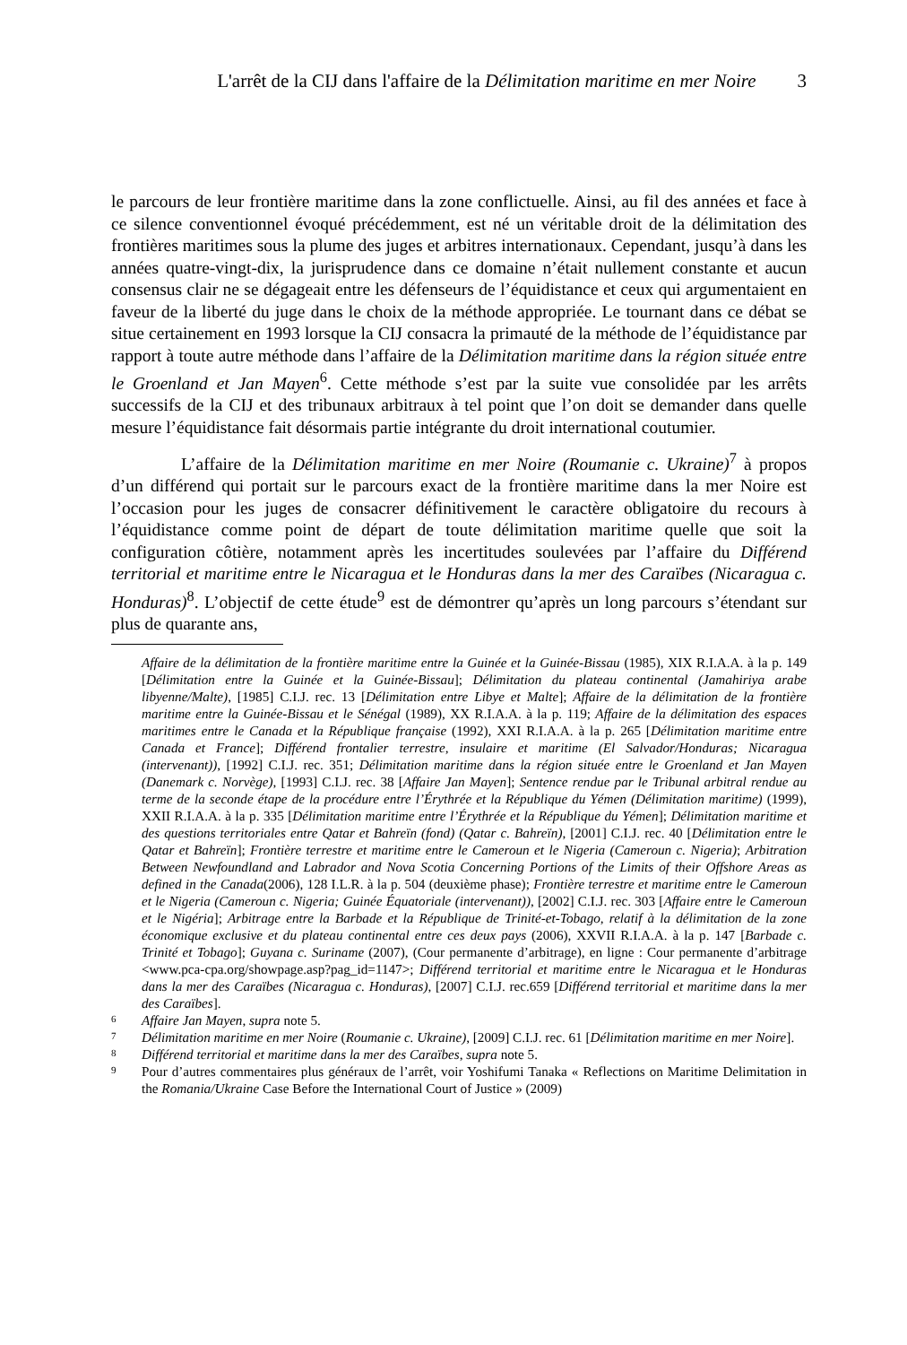L'arrêt de la CIJ dans l'affaire de la Délimitation maritime en mer Noire 3
le parcours de leur frontière maritime dans la zone conflictuelle. Ainsi, au fil des années et face à ce silence conventionnel évoqué précédemment, est né un véritable droit de la délimitation des frontières maritimes sous la plume des juges et arbitres internationaux. Cependant, jusqu’à dans les années quatre-vingt-dix, la jurisprudence dans ce domaine n’était nullement constante et aucun consensus clair ne se dégageait entre les défenseurs de l’équidistance et ceux qui argumentaient en faveur de la liberté du juge dans le choix de la méthode appropriée. Le tournant dans ce débat se situe certainement en 1993 lorsque la CIJ consacra la primauté de la méthode de l’équidistance par rapport à toute autre méthode dans l’affaire de la Délimitation maritime dans la région située entre le Groenland et Jan Mayen<sup>6</sup>. Cette méthode s’est par la suite vue consolidée par les arrêts successifs de la CIJ et des tribunaux arbitraux à tel point que l’on doit se demander dans quelle mesure l’équidistance fait désormais partie intégrante du droit international coutumier.
L’affaire de la Délimitation maritime en mer Noire (Roumanie c. Ukraine)<sup>7</sup> à propos d’un différend qui portait sur le parcours exact de la frontière maritime dans la mer Noire est l’occasion pour les juges de consacrer définitivement le caractère obligatoire du recours à l’équidistance comme point de départ de toute délimitation maritime quelle que soit la configuration côtière, notamment après les incertitudes soulevées par l’affaire du Différend territorial et maritime entre le Nicaragua et le Honduras dans la mer des Caraïbes (Nicaragua c. Honduras)<sup>8</sup>. L’objectif de cette étude<sup>9</sup> est de démontrer qu’après un long parcours s’étendant sur plus de quarante ans,
Affaire de la délimitation de la frontière maritime entre la Guinée et la Guinée-Bissau (1985), XIX R.I.A.A. à la p. 149 [Délimitation entre la Guinée et la Guinée-Bissau]; Délimitation du plateau continental (Jamahiriya arabe libyenne/Malte), [1985] C.I.J. rec. 13 [Délimitation entre Libye et Malte]; Affaire de la délimitation de la frontière maritime entre la Guinée-Bissau et le Sénégal (1989), XX R.I.A.A. à la p. 119; Affaire de la délimitation des espaces maritimes entre le Canada et la République française (1992), XXI R.I.A.A. à la p. 265 [Délimitation maritime entre Canada et France]; Différend frontalier terrestre, insulaire et maritime (El Salvador/Honduras; Nicaragua (intervenant)), [1992] C.I.J. rec. 351; Délimitation maritime dans la région située entre le Groenland et Jan Mayen (Danemark c. Norvège), [1993] C.I.J. rec. 38 [Affaire Jan Mayen]; Sentence rendue par le Tribunal arbitral rendue au terme de la seconde étape de la procédure entre l’Érythrée et la République du Yémen (Délimitation maritime) (1999), XXII R.I.A.A. à la p. 335 [Délimitation maritime entre l’Érythrée et la République du Yémen]; Délimitation maritime et des questions territoriales entre Qatar et Bahreïn (fond) (Qatar c. Bahreïn), [2001] C.I.J. rec. 40 [Délimitation entre le Qatar et Bahreïn]; Frontière terrestre et maritime entre le Cameroun et le Nigeria (Cameroun c. Nigeria); Arbitration Between Newfoundland and Labrador and Nova Scotia Concerning Portions of the Limits of their Offshore Areas as defined in the Canada(2006), 128 I.L.R. à la p. 504 (deuxième phase); Frontière terrestre et maritime entre le Cameroun et le Nigeria (Cameroun c. Nigeria; Guinée Équatoriale (intervenant)), [2002] C.I.J. rec. 303 [Affaire entre le Cameroun et le Nigéria]; Arbitrage entre la Barbade et la République de Trinité-et-Tobago, relatif à la délimitation de la zone économique exclusive et du plateau continental entre ces deux pays (2006), XXVII R.I.A.A. à la p. 147 [Barbade c. Trinité et Tobago]; Guyana c. Suriname (2007), (Cour permanente d’arbitrage), en ligne : Cour permanente d’arbitrage <www.pca-cpa.org/showpage.asp?pag_id=1147>; Différend territorial et maritime entre le Nicaragua et le Honduras dans la mer des Caraïbes (Nicaragua c. Honduras), [2007] C.I.J. rec.659 [Différend territorial et maritime dans la mer des Caraïbes].
6 Affaire Jan Mayen, supra note 5.
7 Délimitation maritime en mer Noire (Roumanie c. Ukraine), [2009] C.I.J. rec. 61 [Délimitation maritime en mer Noire].
8 Différend territorial et maritime dans la mer des Caraïbes, supra note 5.
9 Pour d’autres commentaires plus généraux de l’arrêt, voir Yoshifumi Tanaka « Reflections on Maritime Delimitation in the Romania/Ukraine Case Before the International Court of Justice » (2009)